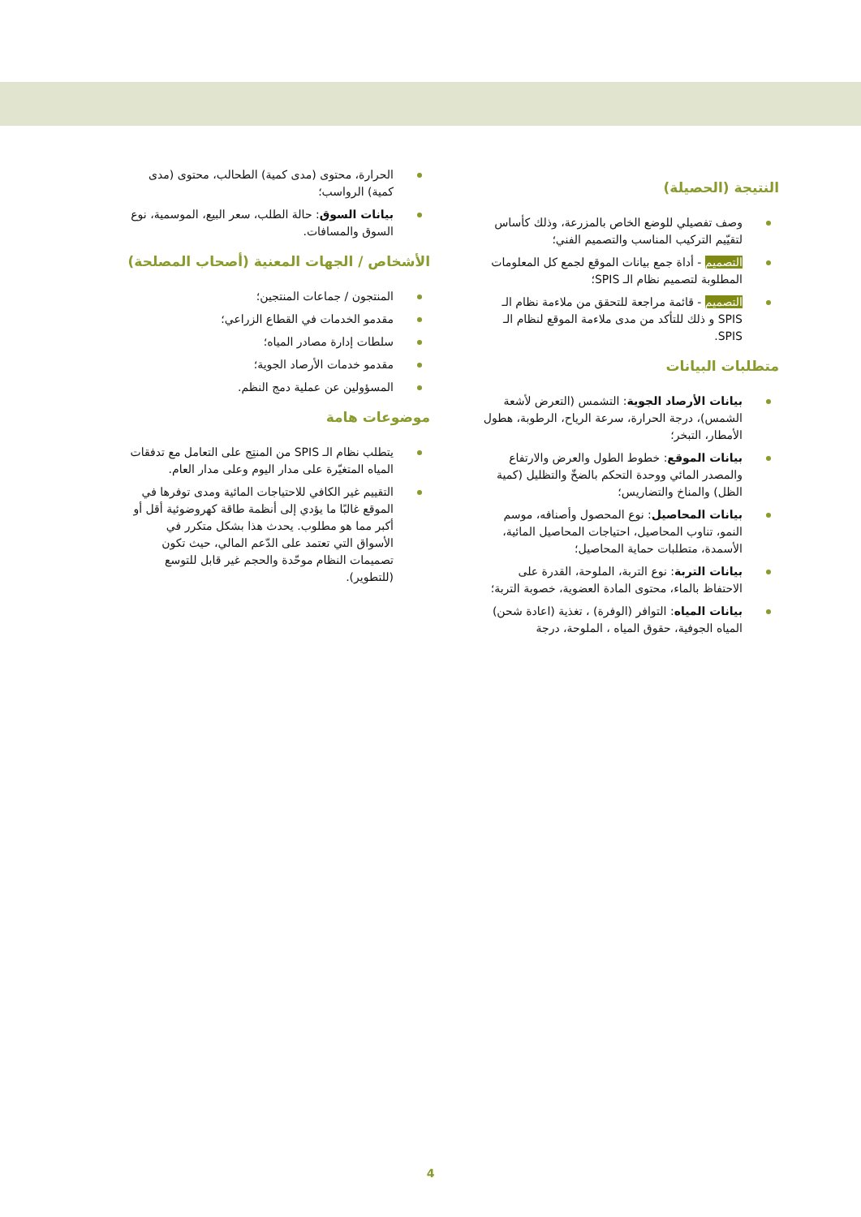النتيجة (الحصيلة)
وصف تفصيلي للوضع الخاص بالمزرعة، وذلك كأساس لتقيّيم التركيب المناسب والتصميم الفني؛
التصميم - أداة جمع بيانات الموقع لجمع كل المعلومات المطلوبة لتصميم نظام الـ SPIS؛
التصميم - قائمة مراجعة للتحقق من ملاءمة نظام الـ SPIS و ذلك للتأكد من مدى ملاءمة الموقع لنظام الـ SPIS.
متطلبات البيانات
بيانات الأرصاد الجوية: التشمس (التعرض لأشعة الشمس)، درجة الحرارة، سرعة الرياح، الرطوبة، هطول الأمطار، التبخر؛
بيانات الموقع: خطوط الطول والعرض والارتفاع والمصدر المائي ووحدة التحكم بالضخّ والتظليل (كمية الظل) والمناخ والتضاريس؛
بيانات المحاصيل: نوع المحصول وأصنافه، موسم النمو، تناوب المحاصيل، احتياجات المحاصيل المائية، الأسمدة، متطلبات حماية المحاصيل؛
بيانات التربة: نوع التربة، الملوحة، القدرة على الاحتفاظ بالماء، محتوى المادة العضوية، خصوبة التربة؛
بيانات المياه: التوافر (الوفرة) ، تغذية (اعادة شحن) المياه الجوفية، حقوق المياه ، الملوحة، درجة
الحرارة، محتوى (مدى كمية) الطحالب، محتوى (مدى كمية) الرواسب؛
بيانات السوق: حالة الطلب، سعر البيع، الموسمية، نوع السوق والمسافات.
الأشخاص / الجهات المعنية (أصحاب المصلحة)
المنتجون / جماعات المنتجين؛
مقدمو الخدمات في القطاع الزراعي؛
سلطات إدارة مصادر المياه؛
مقدمو خدمات الأرصاد الجوية؛
المسؤولين عن عملية دمج النظم.
موضوعات هامة
يتطلب نظام الـ SPIS من المنتِج على التعامل مع تدفقات المياه المتغيّرة على مدار اليوم وعلى مدار العام.
التقييم غير الكافي للاحتياجات المائية ومدى توفرها في الموقع غالبًا ما يؤدي إلى أنظمة طاقة كهروضوئية أقل أو أكبر مما هو مطلوب. يحدث هذا بشكل متكرر في الأسواق التي تعتمد على الدّعم المالي، حيث تكون تصميمات النظام موحّدة والحجم غير قابل للتوسع (للتطوير).
4